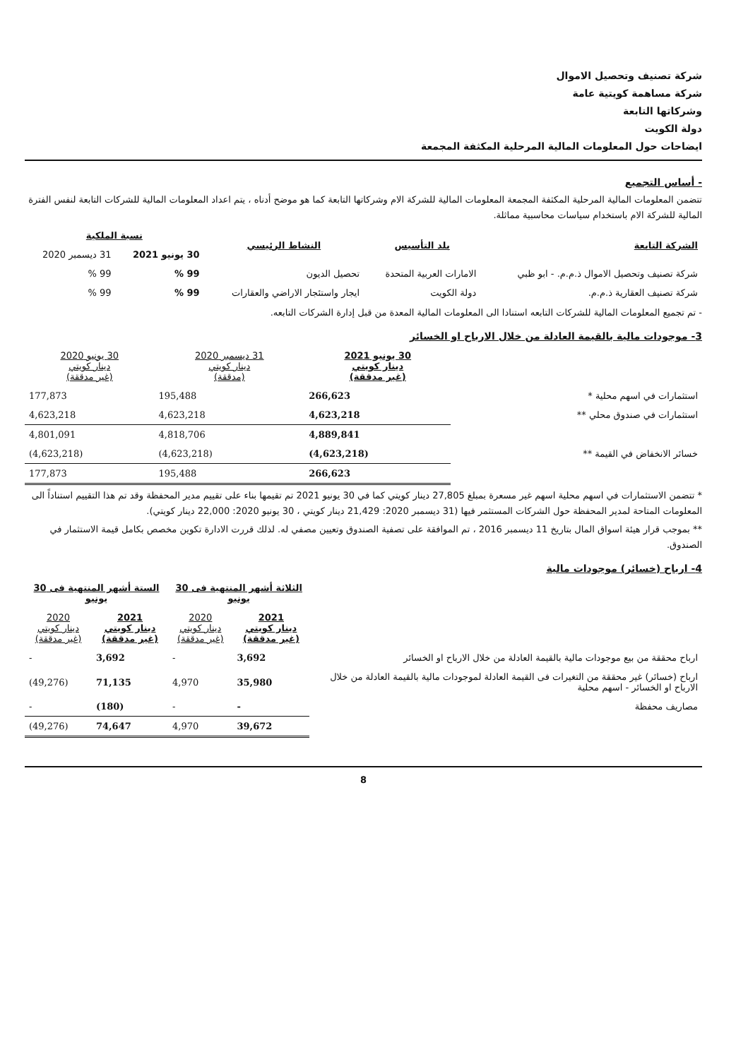شركة تصنيف وتحصيل الاموال
شركة مساهمة كويتية عامة
وشركاتها التابعة
دولة الكويت
ايضاحات حول المعلومات المالية المرحلية المكثفة المجمعة
- أساس التجميع
تتضمن المعلومات المالية المرحلية المكثفة المجمعة المعلومات المالية للشركة الام وشركاتها التابعة كما هو موضح أدناه ، يتم اعداد المعلومات المالية للشركات التابعة لنفس الفترة المالية للشركة الام باستخدام سياسات محاسبية مماثلة.
| الشركة التابعة | بلد التأسيس | النشاط الرئيسي | نسبة الملكية | |
| --- | --- | --- | --- | --- |
| | | | 30 يونيو 2021 | 31 ديسمبر 2020 |
| شركة تصنيف وتحصيل الاموال ذ.م.م. - ابو ظبي | الامارات العربية المتحدة | تحصيل الديون | 99 % | 99 % |
| شركة تصنيف العقارية ذ.م.م. | دولة الكويت | ايجار واستئجار الاراضي والعقارات | 99 % | 99 % |
- تم تجميع المعلومات المالية للشركات التابعه استنادا الى المعلومات المالية المعدة من قبل إدارة الشركات التابعه.
3- موجودات مالية بالقيمة العادلة من خلال الارباح او الخسائر
| | 30 يونيو 2021 دينار كويتي (غير مدققة) | 31 ديسمبر 2020 دينار كويتي (مدققة) | 30 يونيو 2020 دينار كويتي (غير مدققة) |
| استثمارات في اسهم محلية * | 266,623 | 195,488 | 177,873 |
| استثمارات في صندوق محلي ** | 4,623,218 | 4,623,218 | 4,623,218 |
| | 4,889,841 | 4,818,706 | 4,801,091 |
| خسائر الانخفاض في القيمة ** | (4,623,218) | (4,623,218) | (4,623,218) |
| | 266,623 | 195,488 | 177,873 |
* تتضمن الاستثمارات في اسهم محلية اسهم غير مسعرة بمبلغ 27,805 دينار كويتي كما في 30 يونيو 2021 تم تقيمها بناء على تقييم مدير المحفظة وقد تم هذا التقييم استناداً الى المعلومات المتاحة لمدير المحفظة حول الشركات المستثمر فيها (31 ديسمبر 2020: 21,429 دينار كويتي ، 30 يونيو 2020: 22,000 دينار كويتي).
** بموجب قرار هيئة اسواق المال بتاريخ 11 ديسمبر 2016 ، تم الموافقة على تصفية الصندوق وتعيين مصفي له. لذلك قررت الادارة تكوين مخصص بكامل قيمة الاستثمار في الصندوق.
4- ارباح (خسائر) موجودات مالية
| | الثلاثة أشهر المنتهية فى 30 يونيو | | الستة أشهر المنتهية فى 30 يونيو | |
| | 2021 دينار كويتي (غير مدققة) | 2020 دينار كويتي (غير مدققة) | 2021 دينار كويتي (غير مدققة) | 2020 دينار كويتي (غير مدققة) |
| ارباح محققة من بيع موجودات مالية بالقيمة العادلة من خلال الارباح او الخسائر | 3,692 | - | 3,692 | - |
| ارباح (خسائر) غير محققة من التغيرات فى القيمة العادلة لموجودات مالية بالقيمة العادلة من خلال الارباح او الخسائر - اسهم محلية | 35,980 | 4,970 | 71,135 | (49,276) |
| مصاريف محفظة | - | - | (180) | - |
| | 39,672 | 4,970 | 74,647 | (49,276) |
8